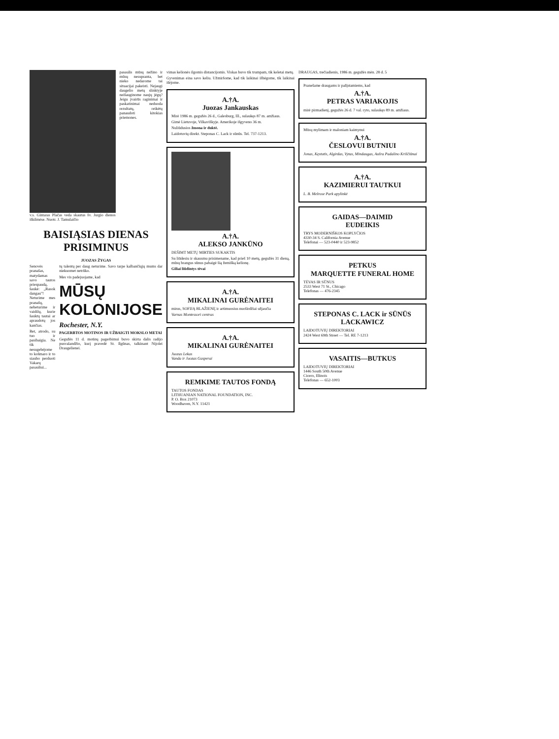v.s. Gintaras Plačas veda skautus šv. Jurgio dienos iškilmėse. Nuotr. J. Tamulaičio
pasaulis mūsų nežino ir mūsų nesupranta, bet nieko nedarome tai situacijai pakeisti. Nejaugi daugelio metų slinktyje neišauginome naujų jėgų? Jeigu įvairūs raginimai ir paskatinimai neduoda rezultatų, reikėtų panaudoti kitokias priemones.
BAISIĄSIAS DIENAS PRISIMINUS
JUOZAS ŽYGAS
Senovės pranašas, matydamas savo tautos priespaudą, šaukė: „Rasok dangau"! Neturime mes pranašų, nebeturime ir vaidilų, kurie šauktų tautai ar apraudotų jos kančias.
Bet, atrodo, su tuo ir pasibaigia. Ne tik nesugebėjome to košmaro ir to siaubo perduoti Vakarų pasauliui...
tų talentų per daug neturime. Savo tarpe kalbančiųjų mums dar niekuomet netrūko.
Mes vis padejuojame, kad
MŪSŲ KOLONIJOSE
Rochester, N.Y.
PAGERBTOS MOTINOS IR UŽBAIGTI MOKSLO METAI
Gegužės 11 d. motinų pagerbimui buvo skirta dalis radijo pusvalandžio, kurį pravedė St. Ilgūnas, talkinant Nijolei Draugelienei.
vimas kelionės ilgomis distancijomis. Viskas buvo tik trumpam, tik keletai metų.
Gyvenimas eina savo keliu. Užmiršome, kad tik laikinai išbėgome, tik laikinai išėjome.
A.†A.
Juozas Jankauskas
Mirė 1986 m. gegužės 26 d., Galesburg, Ill., sulaukęs 87 m. amžiaus.
Gimė Lietuvoje, Vilkaviškyje. Amerikoje išgyveno 36 m.
Nuliūdusios žmona ir duktė.
Laidotuvių direkt. Steponas C. Lack ir sūnūs. Tel. 737-1213.
A.†A.
ALEKSO JANKŪNO
DEŠIMT METŲ MIRTIES SUKAKTIS
Su liūdesiu ir skausmu prisimename, kad prieš 10 metų, gegužės 31 dieną, mūsų brangus sūnus pabaigė šią žemišką kelionę.
Giliai liūdintys tėvai
A.†A.
MIKALINAI GURĖNAITEI
mirus, SOFIJĄ BLAŽIENĘ ir artimuosius nuoširdžiai užjaučia
Varnas Montessori centras
A.†A.
MIKALINAI GURĖNAITEI
Juozas Lekas
Vanda ir Juozas Gasperai
REMKIME TAUTOS FONDĄ
TAUTOS FONDAS
LITHUANIAN NATIONAL FOUNDATION, INC.
P. O. Box 21073
Woodhaven, N.Y. 11421
DRAUGAS, trečiadienis, 1986 m. gegužės mėn. 28 d. 5
Pranešame draugams ir pažįstamiems, kad
A.†A.
PETRAS VARIAKOJIS
mirė pirmadienį, gegužės 26 d. 7 val. ryto, sulaukęs 89 m. amžiaus.
Mūsų mylimam ir maloniam kaimynui
A.†A.
ČESLOVUI BUTNIUI
Jonas, Kęstutis, Algirdas, Vytas, Mindaugas, Aušra Padalino Kriščiūnai
A.†A.
KAZIMIERUI TAUTKUI
L. B. Melrose Park apylinkė
GAIDAS—DAIMID
EUDEIKIS
TRYS MODERNIŠKOS KOPLYČIOS
4330-34 S. California Avenue
Telefonai — 523-0440 ir 523-9852
PETKUS
MARQUETTE FUNERAL HOME
TĖVAS IR SŪNUS
2533 West 71 St., Chicago
Telefonas — 476-2345
STEPONAS C. LACK ir SŪNŪS LACKAWICZ
LAIDOTUVIŲ DIREKTORIAI
2424 West 69th Street — Tel. RE 7-1213
VASAITIS—BUTKUS
LAIDOTUVIŲ DIREKTORIAI
1446 South 50th Avenue
Cicero, Illinois
Telefonas — 652-1003